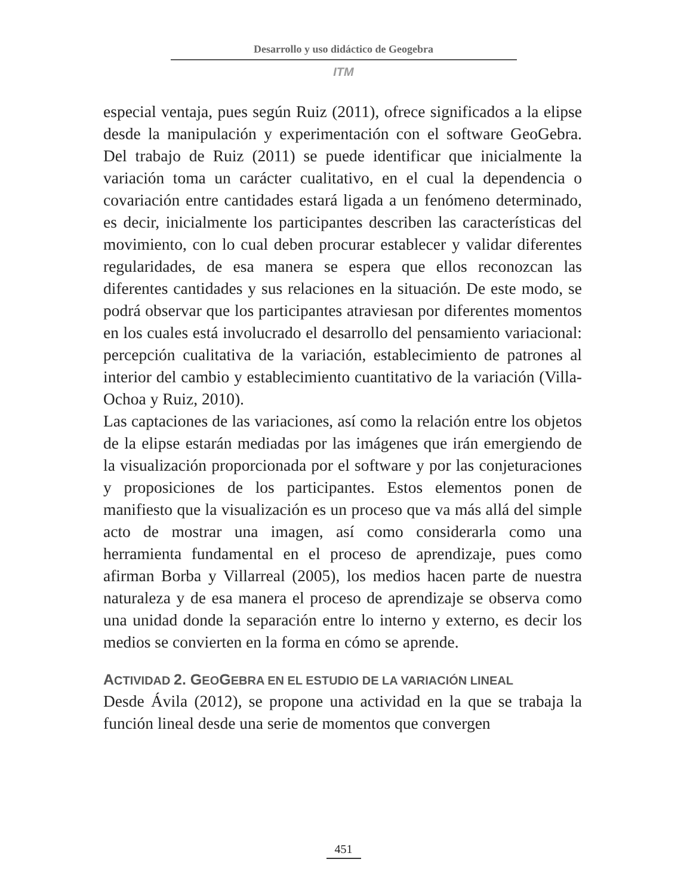Desarrollo y uso didáctico de Geogebra
ITM
especial ventaja, pues según Ruiz (2011), ofrece significados a la elipse desde la manipulación y experimentación con el software GeoGebra. Del trabajo de Ruiz (2011) se puede identificar que inicialmente la variación toma un carácter cualitativo, en el cual la dependencia o covariación entre cantidades estará ligada a un fenómeno determinado, es decir, inicialmente los participantes describen las características del movimiento, con lo cual deben procurar establecer y validar diferentes regularidades, de esa manera se espera que ellos reconozcan las diferentes cantidades y sus relaciones en la situación. De este modo, se podrá observar que los participantes atraviesan por diferentes momentos en los cuales está involucrado el desarrollo del pensamiento variacional: percepción cualitativa de la variación, establecimiento de patrones al interior del cambio y establecimiento cuantitativo de la variación (Villa-Ochoa y Ruiz, 2010).
Las captaciones de las variaciones, así como la relación entre los objetos de la elipse estarán mediadas por las imágenes que irán emergiendo de la visualización proporcionada por el software y por las conjeturaciones y proposiciones de los participantes. Estos elementos ponen de manifiesto que la visualización es un proceso que va más allá del simple acto de mostrar una imagen, así como considerarla como una herramienta fundamental en el proceso de aprendizaje, pues como afirman Borba y Villarreal (2005), los medios hacen parte de nuestra naturaleza y de esa manera el proceso de aprendizaje se observa como una unidad donde la separación entre lo interno y externo, es decir los medios se convierten en la forma en cómo se aprende.
ACTIVIDAD 2. GEOGEBRA EN EL ESTUDIO DE LA VARIACIÓN LINEAL
Desde Ávila (2012), se propone una actividad en la que se trabaja la función lineal desde una serie de momentos que convergen
451